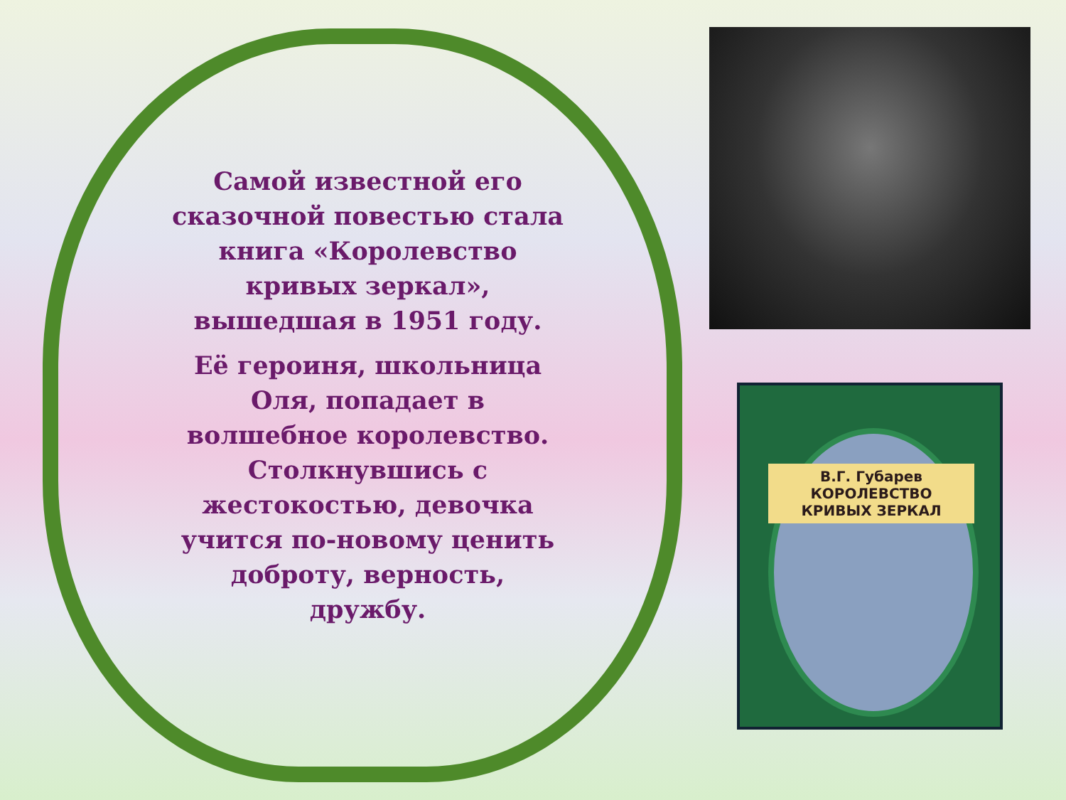Самой известной его сказочной повестью стала книга «Королевство кривых зеркал», вышедшая в 1951 году.
Её героиня, школьница Оля, попадает в волшебное королевство. Столкнувшись с жестокостью, девочка учится по-новому ценить доброту, верность, дружбу.
В.Г. Губарев
КОРОЛЕВСТВО
КРИВЫХ ЗЕРКАЛ